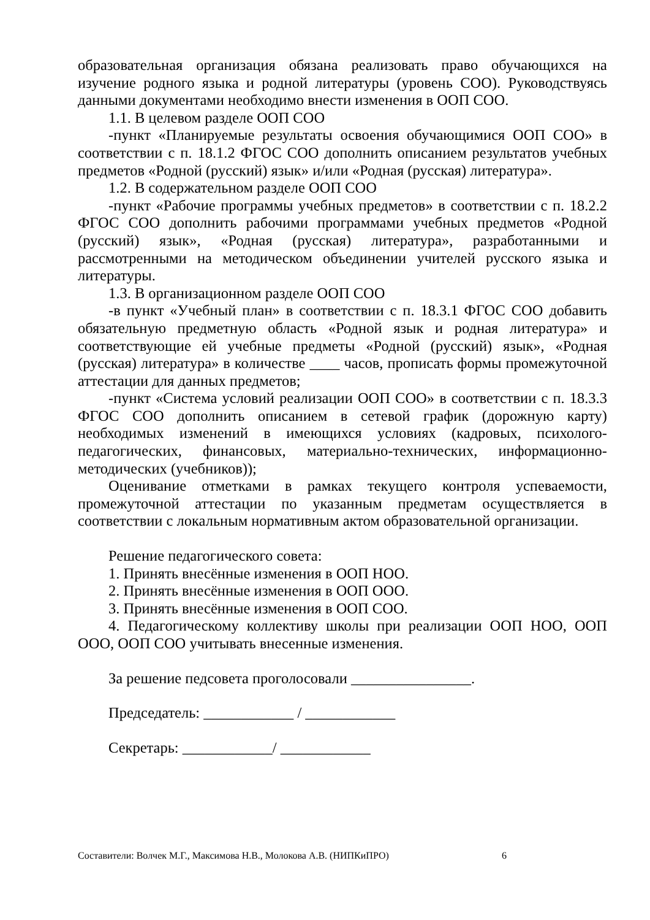образовательная организация обязана реализовать право обучающихся на изучение родного языка и родной литературы (уровень СОО). Руководствуясь данными документами необходимо внести изменения в ООП СОО.
1.1. В целевом разделе ООП СОО
-пункт «Планируемые результаты освоения обучающимися ООП СОО» в соответствии с п. 18.1.2 ФГОС СОО дополнить описанием результатов учебных предметов «Родной (русский) язык» и/или «Родная (русская) литература».
1.2. В содержательном разделе ООП СОО
-пункт «Рабочие программы учебных предметов» в соответствии с п. 18.2.2 ФГОС СОО дополнить рабочими программами учебных предметов «Родной (русский) язык», «Родная (русская) литература», разработанными и рассмотренными на методическом объединении учителей русского языка и литературы.
1.3. В организационном разделе ООП СОО
-в пункт «Учебный план» в соответствии с п. 18.3.1 ФГОС СОО добавить обязательную предметную область «Родной язык и родная литература» и соответствующие ей учебные предметы «Родной (русский) язык», «Родная (русская) литература» в количестве ____ часов, прописать формы промежуточной аттестации для данных предметов;
-пункт «Система условий реализации ООП СОО» в соответствии с п. 18.3.3 ФГОС СОО дополнить описанием в сетевой график (дорожную карту) необходимых изменений в имеющихся условиях (кадровых, психолого-педагогических, финансовых, материально-технических, информационно-методических (учебников));
Оценивание отметками в рамках текущего контроля успеваемости, промежуточной аттестации по указанным предметам осуществляется в соответствии с локальным нормативным актом образовательной организации.
Решение педагогического совета:
1. Принять внесённые изменения в ООП НОО.
2. Принять внесённые изменения в ООП ООО.
3. Принять внесённые изменения в ООП СОО.
4. Педагогическому коллективу школы при реализации ООП НОО, ООП ООО, ООП СОО учитывать внесенные изменения.
За решение педсовета проголосовали ________________.
Председатель: ____________ / ____________
Секретарь: ____________/ ____________
Составители: Волчек М.Г., Максимова Н.В., Молокова А.В. (НИПКиПРО) 6